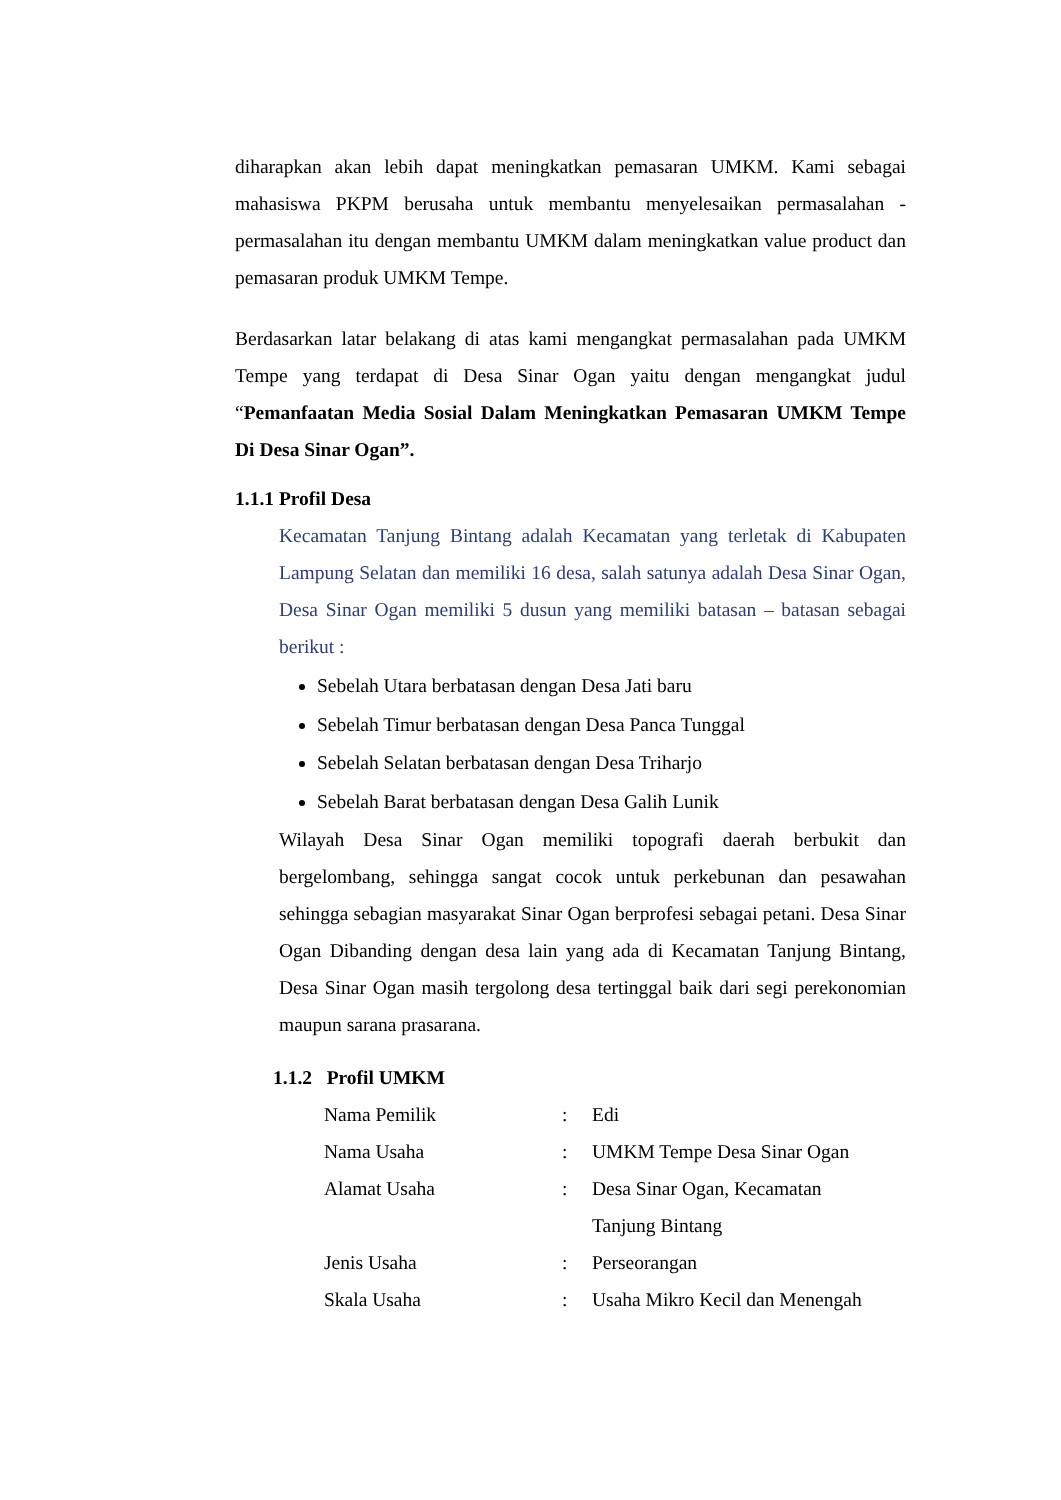diharapkan akan lebih dapat meningkatkan pemasaran UMKM. Kami sebagai mahasiswa PKPM berusaha untuk membantu menyelesaikan permasalahan - permasalahan itu dengan membantu UMKM dalam meningkatkan value product dan pemasaran produk UMKM Tempe.
Berdasarkan latar belakang di atas kami mengangkat permasalahan pada UMKM Tempe yang terdapat di Desa Sinar Ogan yaitu dengan mengangkat judul “Pemanfaatan Media Sosial Dalam Meningkatkan Pemasaran UMKM Tempe Di Desa Sinar Ogan”.
1.1.1 Profil Desa
Kecamatan Tanjung Bintang adalah Kecamatan yang terletak di Kabupaten Lampung Selatan dan memiliki 16 desa, salah satunya adalah Desa Sinar Ogan, Desa Sinar Ogan memiliki 5 dusun yang memiliki batasan – batasan sebagai berikut :
Sebelah Utara berbatasan dengan Desa Jati baru
Sebelah Timur berbatasan dengan Desa Panca Tunggal
Sebelah Selatan berbatasan dengan Desa Triharjo
Sebelah Barat berbatasan dengan Desa Galih Lunik
Wilayah Desa Sinar Ogan memiliki topografi daerah berbukit dan bergelombang, sehingga sangat cocok untuk perkebunan dan pesawahan sehingga sebagian masyarakat Sinar Ogan berprofesi sebagai petani. Desa Sinar Ogan Dibanding dengan desa lain yang ada di Kecamatan Tanjung Bintang, Desa Sinar Ogan masih tergolong desa tertinggal baik dari segi perekonomian maupun sarana prasarana.
1.1.2 Profil UMKM
| Nama Pemilik | : | Edi |
| Nama Usaha | : | UMKM Tempe Desa Sinar Ogan |
| Alamat Usaha | : | Desa Sinar Ogan, Kecamatan Tanjung Bintang |
| Jenis Usaha | : | Perseorangan |
| Skala Usaha | : | Usaha Mikro Kecil dan Menengah |